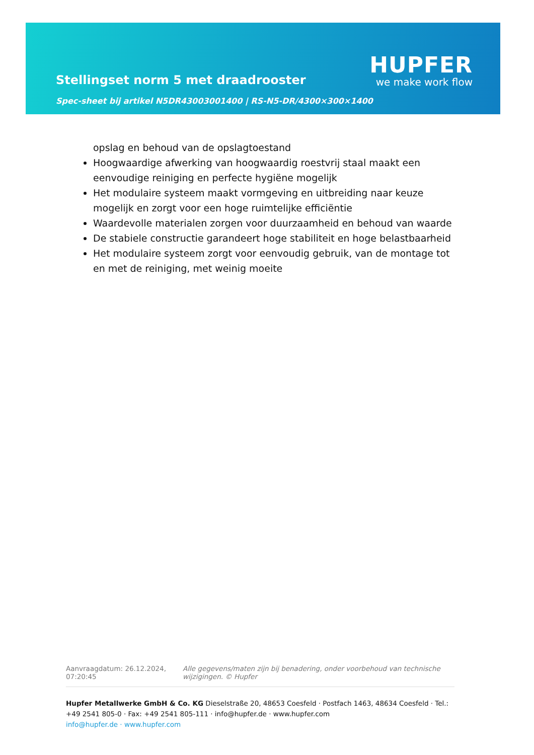Stellingset norm 5 met draadrooster
Spec-sheet bij artikel N5DR43003001400 | RS-N5-DR/4300×300×1400
HUPFER
we make work flow
opslag en behoud van de opslagtoestand
Hoogwaardige afwerking van hoogwaardig roestvrij staal maakt een eenvoudige reiniging en perfecte hygiëne mogelijk
Het modulaire systeem maakt vormgeving en uitbreiding naar keuze mogelijk en zorgt voor een hoge ruimtelijke efficiëntie
Waardevolle materialen zorgen voor duurzaamheid en behoud van waarde
De stabiele constructie garandeert hoge stabiliteit en hoge belastbaarheid
Het modulaire systeem zorgt voor eenvoudig gebruik, van de montage tot en met de reiniging, met weinig moeite
Aanvraagdatum: 26.12.2024, 07:20:45
Alle gegevens/maten zijn bij benadering, onder voorbehoud van technische wijzigingen. © Hupfer
Hupfer Metallwerke GmbH & Co. KG Dieselstraße 20, 48653 Coesfeld · Postfach 1463, 48634 Coesfeld · Tel.: +49 2541 805-0 · Fax: +49 2541 805-111 · info@hupfer.de · www.hupfer.com
info@hupfer.de · www.hupfer.com